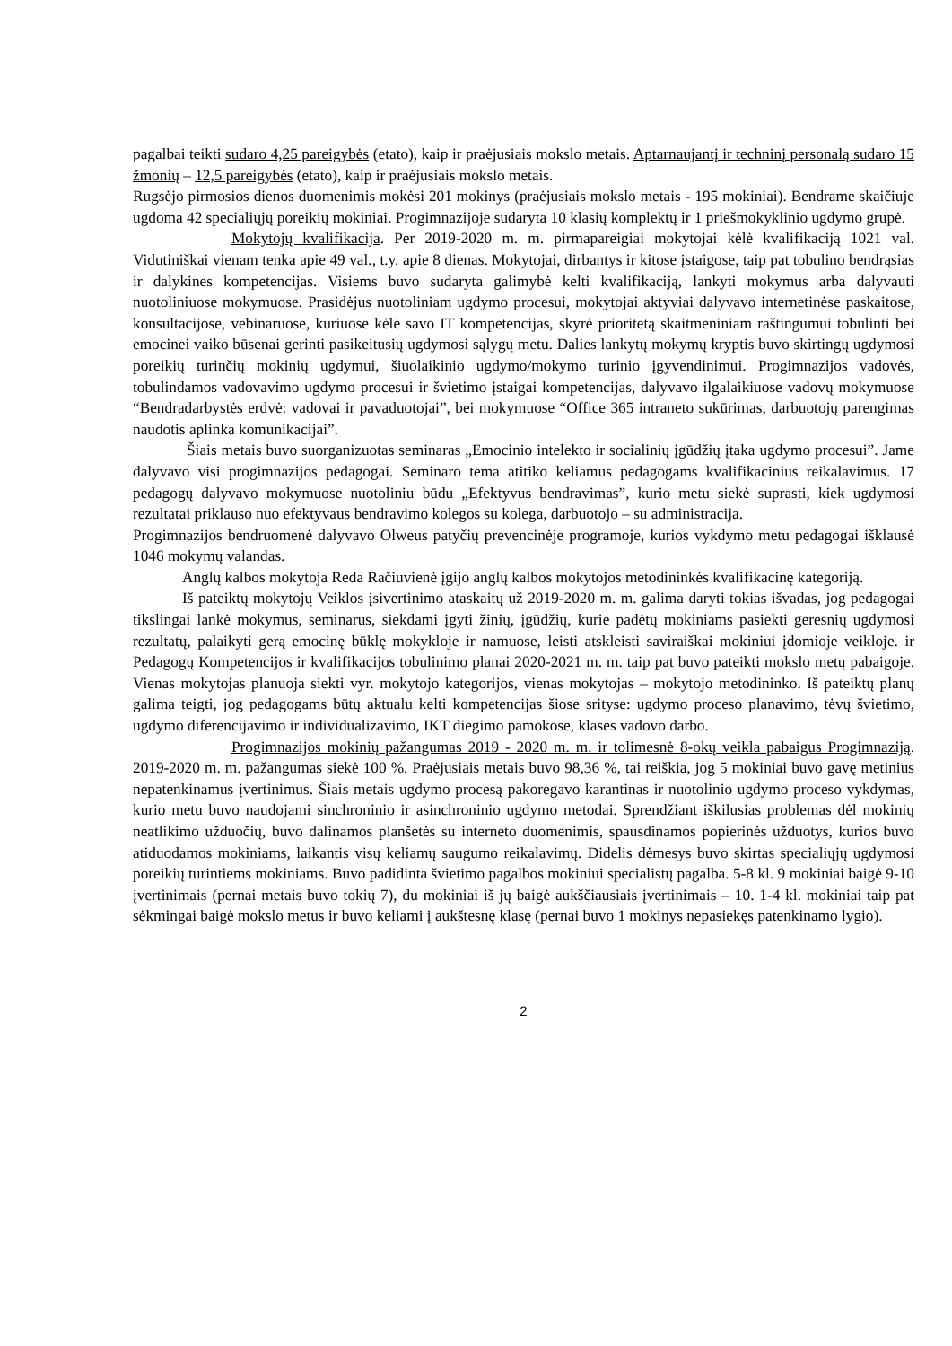pagalbai teikti sudaro 4,25 pareigybės (etato), kaip ir praėjusiais mokslo metais. Aptarnaujantį ir techninį personalą sudaro 15 žmonių – 12,5 pareigybės (etato), kaip ir praėjusiais mokslo metais.
Rugsėjo pirmosios dienos duomenimis mokėsi 201 mokinys (praėjusiais mokslo metais - 195 mokiniai). Bendrame skaičiuje ugdoma 42 specialiųjų poreikių mokiniai. Progimnazijoje sudaryta 10 klasių komplektų ir 1 priešmokyklinio ugdymo grupė.
Mokytojų kvalifikacija. Per 2019-2020 m. m. pirmapareigiai mokytojai kėlė kvalifikaciją 1021 val. Vidutiniškai vienam tenka apie 49 val., t.y. apie 8 dienas. Mokytojai, dirbantys ir kitose įstaigose, taip pat tobulino bendrąsias ir dalykines kompetencijas. Visiems buvo sudaryta galimybė kelti kvalifikaciją, lankyti mokymus arba dalyvauti nuotoliniuose mokymuose. Prasidėjus nuotoliniam ugdymo procesui, mokytojai aktyviai dalyvavo internetinėse paskaitose, konsultacijose, vebinaruose, kuriuose kėlė savo IT kompetencijas, skyrė prioritetą skaitmeniniam raštingumui tobulinti bei emocinei vaiko būsenai gerinti pasikeitusių ugdymosi sąlygų metu. Dalies lankytų mokymų kryptis buvo skirtingų ugdymosi poreikių turinčių mokinių ugdymui, šiuolaikinio ugdymo/mokymo turinio įgyvendinimui. Progimnazijos vadovės, tobulindamos vadovavimo ugdymo procesui ir švietimo įstaigai kompetencijas, dalyvavo ilgalaikiuose vadovų mokymuose “Bendradarbystės erdvė: vadovai ir pavaduotojai”, bei mokymuose “Office 365 intraneto sukūrimas, darbuotojų parengimas naudotis aplinka komunikacijai”.
Šiais metais buvo suorganizuotas seminaras „Emocinio intelekto ir socialinių įgūdžių įtaka ugdymo procesui”. Jame dalyvavo visi progimnazijos pedagogai. Seminaro tema atitiko keliamus pedagogams kvalifikacinius reikalavimus. 17 pedagogų dalyvavo mokymuose nuotoliniu būdu „Efektyvus bendravimas”, kurio metu siekė suprasti, kiek ugdymosi rezultatai priklauso nuo efektyvaus bendravimo kolegos su kolega, darbuotojo – su administracija.
Progimnazijos bendruomenė dalyvavo Olweus patyčių prevencinėje programoje, kurios vykdymo metu pedagogai išklausė 1046 mokymų valandas.
Anglų kalbos mokytoja Reda Račiuvienė įgijo anglų kalbos mokytojos metodininkės kvalifikacinę kategoriją.
Iš pateiktų mokytojų Veiklos įsivertinimo ataskaitų už 2019-2020 m. m. galima daryti tokias išvadas, jog pedagogai tikslingai lankė mokymus, seminarus, siekdami įgyti žinių, įgūdžių, kurie padėtų mokiniams pasiekti geresnių ugdymosi rezultatų, palaikyti gerą emocinę būklę mokykloje ir namuose, leisti atskleisti saviraiškai mokiniui įdomioje veikloje. ir Pedagogų Kompetencijos ir kvalifikacijos tobulinimo planai 2020-2021 m. m. taip pat buvo pateikti mokslo metų pabaigoje. Vienas mokytojas planuoja siekti vyr. mokytojo kategorijos, vienas mokytojas – mokytojo metodininko. Iš pateiktų planų galima teigti, jog pedagogams būtų aktualu kelti kompetencijas šiose srityse: ugdymo proceso planavimo, tėvų švietimo, ugdymo diferencijavimo ir individualizavimo, IKT diegimo pamokose, klasės vadovo darbo.
Progimnazijos mokinių pažangumas 2019 - 2020 m. m. ir tolimesnė 8-okų veikla pabaigus Progimnaziją. 2019-2020 m. m. pažangumas siekė 100 %. Praėjusiais metais buvo 98,36 %, tai reiškia, jog 5 mokiniai buvo gavę metinius nepatenkinamus įvertinimus. Šiais metais ugdymo procesą pakoregavo karantinas ir nuotolinio ugdymo proceso vykdymas, kurio metu buvo naudojami sinchroninio ir asinchroninio ugdymo metodai. Sprendžiant iškilusias problemas dėl mokinių neatlikimo užduočių, buvo dalinamos planšetės su interneto duomenimis, spausdinamos popierinės užduotys, kurios buvo atiduodamos mokiniams, laikantis visų keliamų saugumo reikalavimų. Didelis dėmesys buvo skirtas specialiųjų ugdymosi poreikių turintiems mokiniams. Buvo padidinta švietimo pagalbos mokiniui specialistų pagalba. 5-8 kl. 9 mokiniai baigė 9-10 įvertinimais (pernai metais buvo tokių 7), du mokiniai iš jų baigė aukščiausiais įvertinimais – 10. 1-4 kl. mokiniai taip pat sėkmingai baigė mokslo metus ir buvo keliami į aukštesnę klasę (pernai buvo 1 mokinys nepasiekęs patenkinamo lygio).
2